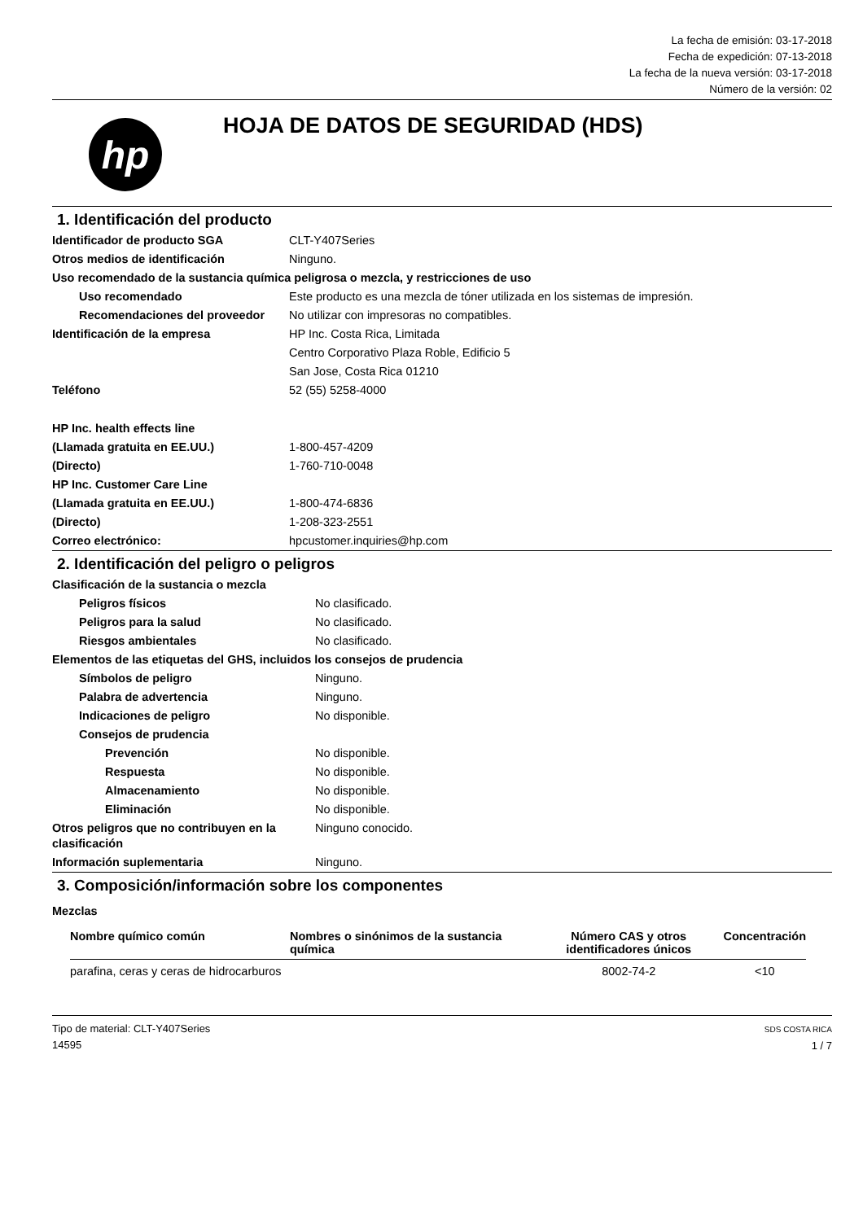La fecha de emisión: 03-17-2018
Fecha de expedición: 07-13-2018
La fecha de la nueva versión: 03-17-2018
Número de la versión: 02
hp
HOJA DE DATOS DE SEGURIDAD (HDS)
1. Identificación del producto
| Identificador de producto SGA | CLT-Y407Series |
| Otros medios de identificación | Ninguno. |
| Uso recomendado de la sustancia química peligrosa o mezcla, y restricciones de uso | |
| Uso recomendado | Este producto es una mezcla de tóner utilizada en los sistemas de impresión. |
| Recomendaciones del proveedor | No utilizar con impresoras no compatibles. |
| Identificación de la empresa | HP Inc. Costa Rica, Limitada |
| | Centro Corporativo Plaza Roble, Edificio 5 |
| | San Jose, Costa Rica 01210 |
| Teléfono | 52 (55) 5258-4000 |
| HP Inc. health effects line | |
| (Llamada gratuita en EE.UU.) | 1-800-457-4209 |
| (Directo) | 1-760-710-0048 |
| HP Inc. Customer Care Line | |
| (Llamada gratuita en EE.UU.) | 1-800-474-6836 |
| (Directo) | 1-208-323-2551 |
| Correo electrónico: | hpcustomer.inquiries@hp.com |
2. Identificación del peligro o peligros
| Clasificación de la sustancia o mezcla | |
| Peligros físicos | No clasificado. |
| Peligros para la salud | No clasificado. |
| Riesgos ambientales | No clasificado. |
| Elementos de las etiquetas del GHS, incluidos los consejos de prudencia | |
| Símbolos de peligro | Ninguno. |
| Palabra de advertencia | Ninguno. |
| Indicaciones de peligro | No disponible. |
| Consejos de prudencia | |
| Prevención | No disponible. |
| Respuesta | No disponible. |
| Almacenamiento | No disponible. |
| Eliminación | No disponible. |
| Otros peligros que no contribuyen en la clasificación | Ninguno conocido. |
| Información suplementaria | Ninguno. |
3. Composición/información sobre los componentes
Mezclas
| Nombre químico común | Nombres o sinónimos de la sustancia química | Número CAS y otros identificadores únicos | Concentración |
| --- | --- | --- | --- |
| parafina, ceras y ceras de hidrocarburos | | 8002-74-2 | <10 |
Tipo de material: CLT-Y407Series
14595
SDS COSTA RICA
1 / 7